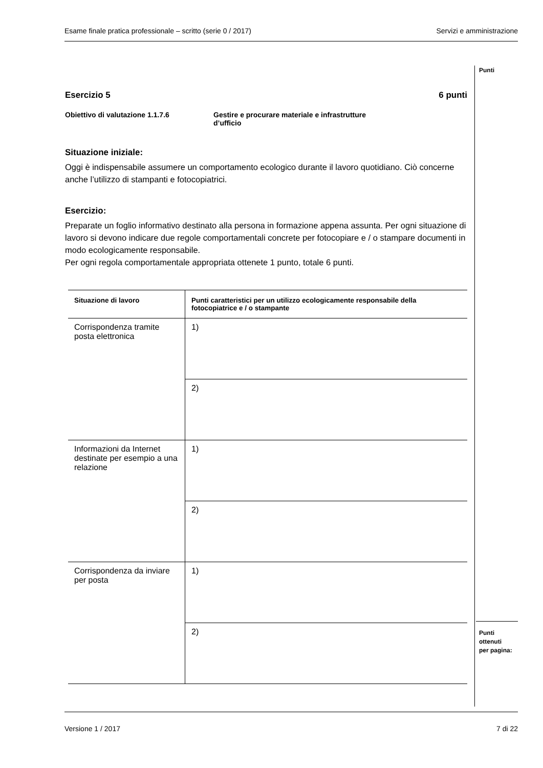Esame finale pratica professionale – scritto (serie 0 / 2017) Servizi e amministrazione
Punti
Esercizio 5 6 punti
Obiettivo di valutazione 1.1.7.6 Gestire e procurare materiale e infrastrutture
d’ufficio
Situazione iniziale:
Oggi è indispensabile assumere un comportamento ecologico durante il lavoro quotidiano. Ciò concerne anche l’utilizzo di stampanti e fotocopiatrici.
Esercizio:
Preparate un foglio informativo destinato alla persona in formazione appena assunta. Per ogni situazione di lavoro si devono indicare due regole comportamentali concrete per fotocopiare e / o stampare documenti in modo ecologicamente responsabile.
Per ogni regola comportamentale appropriata ottenete 1 punto, totale 6 punti.
| Situazione di lavoro | Punti caratteristici per un utilizzo ecologicamente responsabile della fotocopiatrice e / o stampante |
| --- | --- |
| Corrispondenza tramite posta elettronica | 1) |
| | 2) |
| Informazioni da Internet destinate per esempio a una relazione | 1) |
| | 2) |
| Corrispondenza da inviare per posta | 1) |
| | 2) |
Punti
ottenuti
per pagina:
Versione 1 / 2017 7 di 22